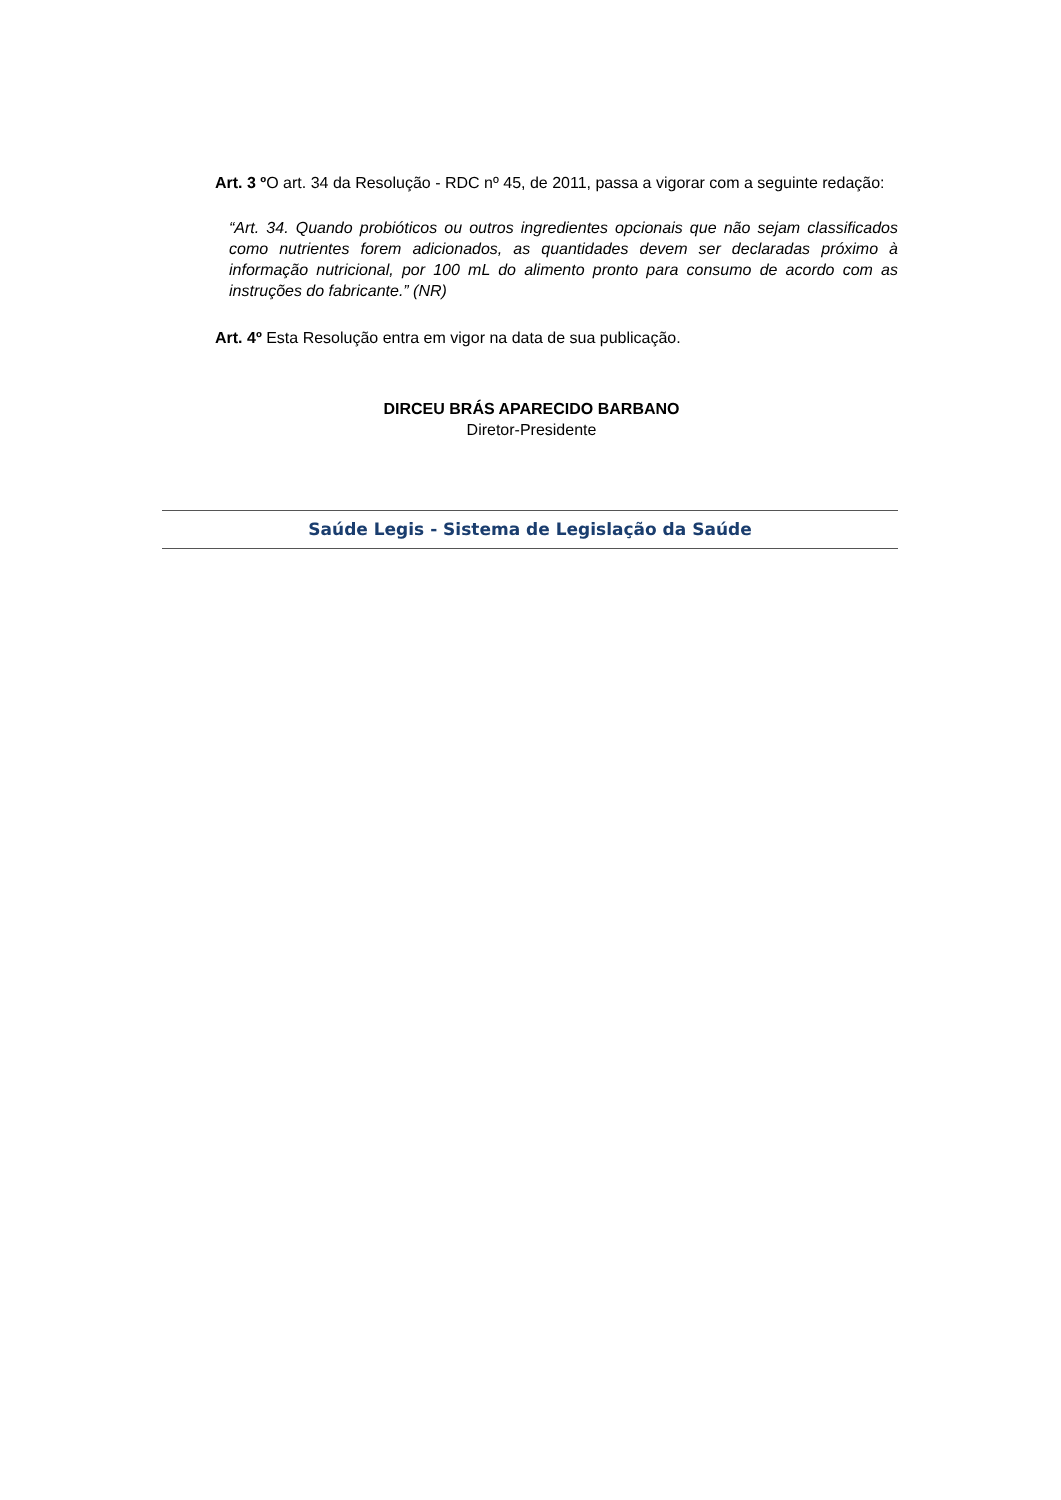Art. 3 º O art. 34 da Resolução - RDC nº 45, de 2011, passa a vigorar com a seguinte redação:
“Art. 34. Quando probióticos ou outros ingredientes opcionais que não sejam classificados como nutrientes forem adicionados, as quantidades devem ser declaradas próximo à informação nutricional, por 100 mL do alimento pronto para consumo de acordo com as instruções do fabricante.” (NR)
Art. 4º Esta Resolução entra em vigor na data de sua publicação.
DIRCEU BRÁS APARECIDO BARBANO
Diretor-Presidente
Saúde Legis - Sistema de Legislação da Saúde